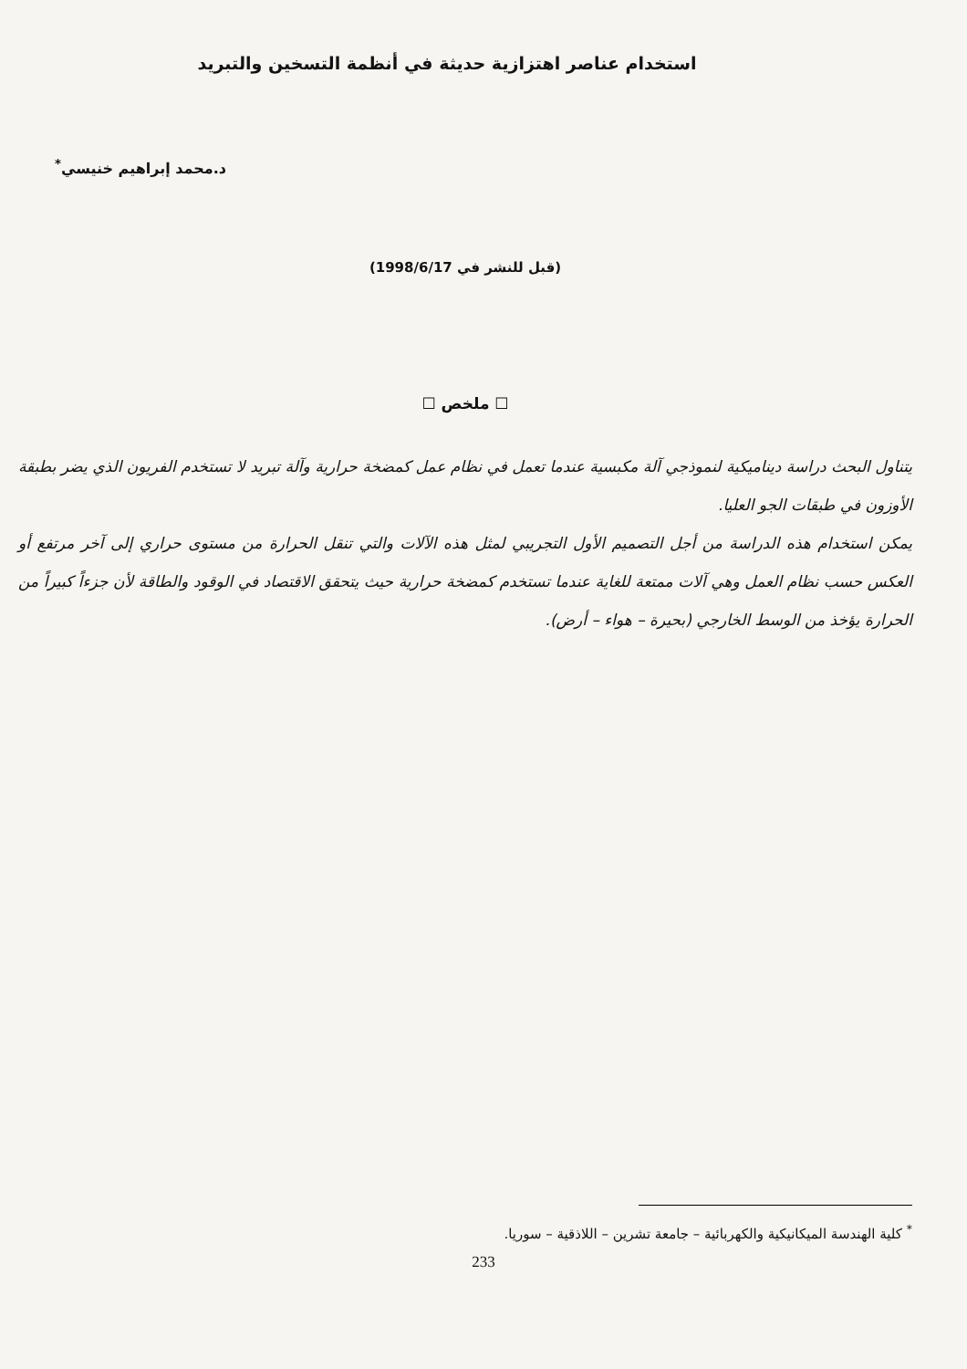استخدام عناصر اهتزازية حديثة في أنظمة التسخين والتبريد
د.محمد إبراهيم خنيسي<sup>*</sup>
(قبل للنشر في 1998/6/17)
☐ ملخص ☐
يتناول البحث دراسة ديناميكية لنموذجي آلة مكبسية عندما تعمل في نظام عمل كمضخة حرارية وآلة تبريد لا تستخدم الفريون الذي يضر بطبقة الأوزون في طبقات الجو العليا.
يمكن استخدام هذه الدراسة من أجل التصميم الأول التجريبي لمثل هذه الآلات والتي تنقل الحرارة من مستوى حراري إلى آخر مرتفع أو العكس حسب نظام العمل وهي آلات ممتعة للغاية عندما تستخدم كمضخة حرارية حيث يتحقق الاقتصاد في الوقود والطاقة لأن جزءاً كبيراً من الحرارة يؤخذ من الوسط الخارجي (بحيرة – هواء – أرض).
<sup>*</sup> كلية الهندسة الميكانيكية والكهربائية – جامعة تشرين – اللاذقية – سوريا.
233